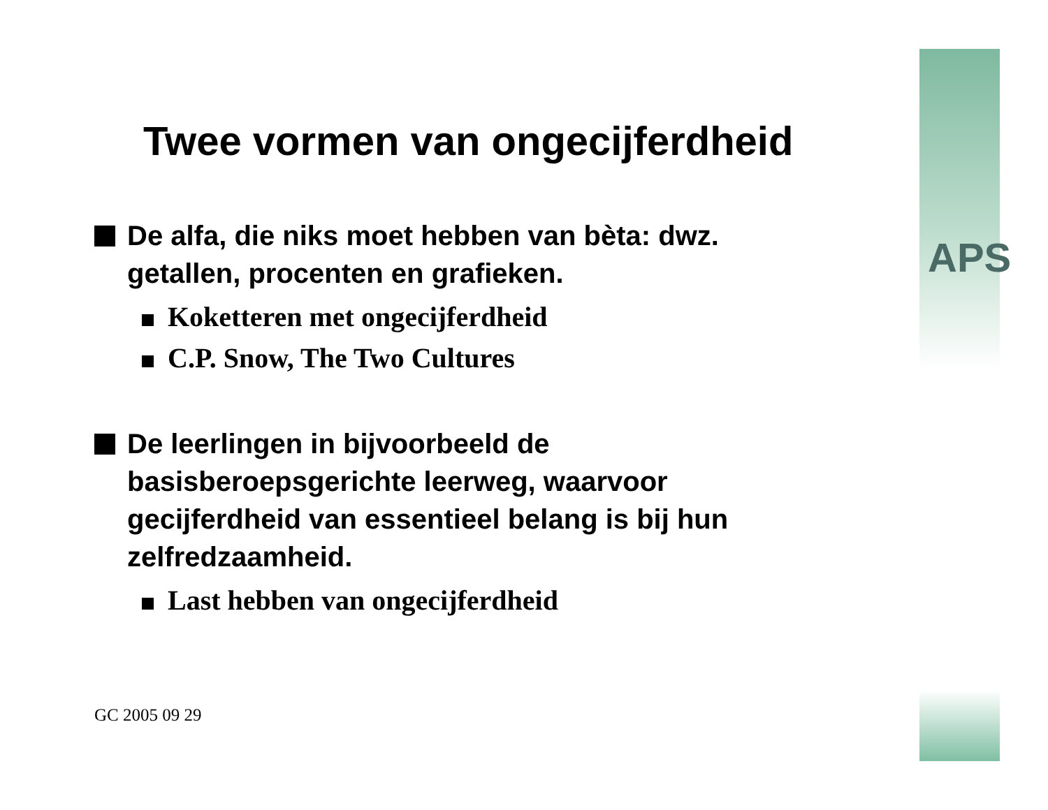APS
Twee vormen van ongecijferdheid
De alfa, die niks moet hebben van bèta: dwz. getallen, procenten en grafieken.
Koketteren met ongecijferdheid
C.P. Snow, The Two Cultures
De leerlingen in bijvoorbeeld de basisberoepsgerichte leerweg, waarvoor gecijferdheid van essentieel belang is bij hun zelfredzaamheid.
Last hebben van ongecijferdheid
GC 2005 09 29